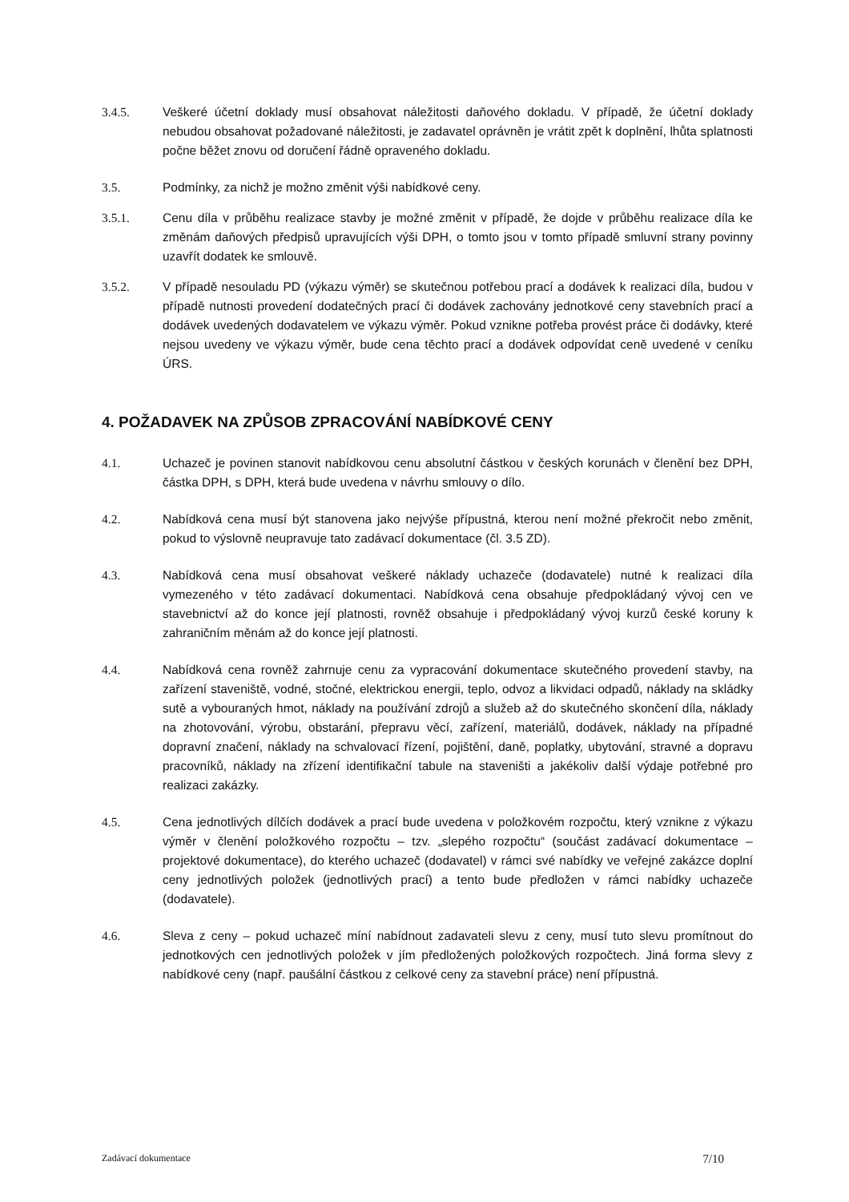3.4.5. Veškeré účetní doklady musí obsahovat náležitosti daňového dokladu. V případě, že účetní doklady nebudou obsahovat požadované náležitosti, je zadavatel oprávněn je vrátit zpět k doplnění, lhůta splatnosti počne běžet znovu od doručení řádně opraveného dokladu.
3.5. Podmínky, za nichž je možno změnit výši nabídkové ceny.
3.5.1. Cenu díla v průběhu realizace stavby je možné změnit v případě, že dojde v průběhu realizace díla ke změnám daňových předpisů upravujících výši DPH, o tomto jsou v tomto případě smluvní strany povinny uzavřít dodatek ke smlouvě.
3.5.2. V případě nesouladu PD (výkazu výměr) se skutečnou potřebou prací a dodávek k realizaci díla, budou v případě nutnosti provedení dodatečných prací či dodávek zachovány jednotkové ceny stavebních prací a dodávek uvedených dodavatelem ve výkazu výměr. Pokud vznikne potřeba provést práce či dodávky, které nejsou uvedeny ve výkazu výměr, bude cena těchto prací a dodávek odpovídat ceně uvedené v ceníku ÚRS.
4. POŽADAVEK NA ZPŮSOB ZPRACOVÁNÍ NABÍDKOVÉ CENY
4.1. Uchazeč je povinen stanovit nabídkovou cenu absolutní částkou v českých korunách v členění bez DPH, částka DPH, s DPH, která bude uvedena v návrhu smlouvy o dílo.
4.2. Nabídková cena musí být stanovena jako nejvýše přípustná, kterou není možné překročit nebo změnit, pokud to výslovně neupravuje tato zadávací dokumentace (čl. 3.5 ZD).
4.3. Nabídková cena musí obsahovat veškeré náklady uchazeče (dodavatele) nutné k realizaci díla vymezeného v této zadávací dokumentaci. Nabídková cena obsahuje předpokládaný vývoj cen ve stavebnictví až do konce její platnosti, rovněž obsahuje i předpokládaný vývoj kurzů české koruny k zahraničním měnám až do konce její platnosti.
4.4. Nabídková cena rovněž zahrnuje cenu za vypracování dokumentace skutečného provedení stavby, na zařízení staveniště, vodné, stočné, elektrickou energii, teplo, odvoz a likvidaci odpadů, náklady na skládky sutě a vybouraných hmot, náklady na používání zdrojů a služeb až do skutečného skončení díla, náklady na zhotovování, výrobu, obstarání, přepravu věcí, zařízení, materiálů, dodávek, náklady na případné dopravní značení, náklady na schvalovací řízení, pojištění, daně, poplatky, ubytování, stravné a dopravu pracovníků, náklady na zřízení identifikační tabule na staveništi a jakékoliv další výdaje potřebné pro realizaci zakázky.
4.5. Cena jednotlivých dílčích dodávek a prací bude uvedena v položkovém rozpočtu, který vznikne z výkazu výměr v členění položkového rozpočtu – tzv. „slepého rozpočtu“ (součást zadávací dokumentace – projektové dokumentace), do kterého uchazeč (dodavatel) v rámci své nabídky ve veřejné zakázce doplní ceny jednotlivých položek (jednotlivých prací) a tento bude předložen v rámci nabídky uchazeče (dodavatele).
4.6. Sleva z ceny – pokud uchazeč míní nabídnout zadavateli slevu z ceny, musí tuto slevu promítnout do jednotkových cen jednotlivých položek v jím předložených položkových rozpočtech. Jiná forma slevy z nabídkové ceny (např. paušální částkou z celkové ceny za stavební práce) není přípustná.
Zadávací dokumentace 7/10